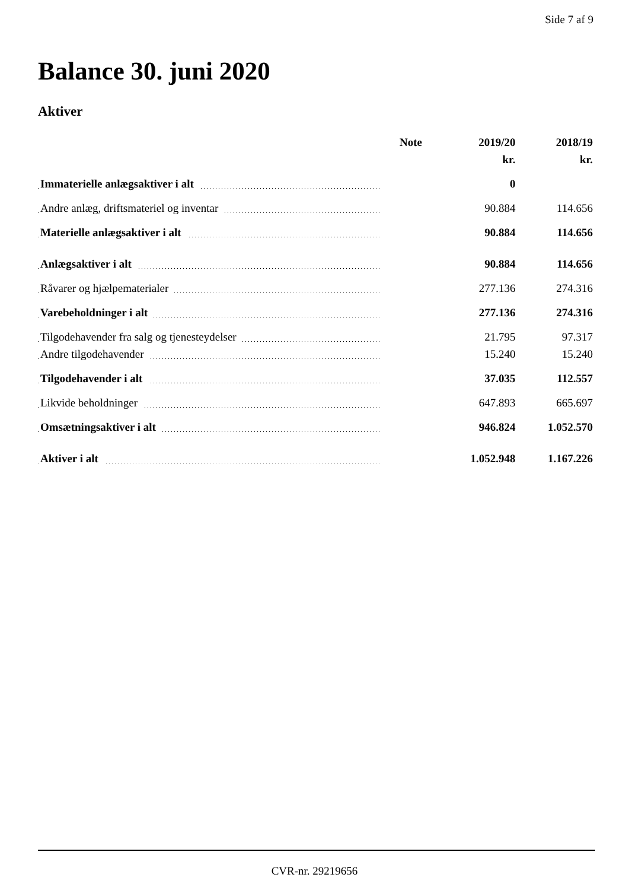Side 7 af 9
Balance 30. juni 2020
Aktiver
| | Note | 2019/20 | 2018/19 |
| --- | --- | --- | --- |
| | | kr. | kr. |
| Immaterielle anlægsaktiver i alt | | 0 | |
| Andre anlæg, driftsmateriel og inventar | | 90.884 | 114.656 |
| Materielle anlægsaktiver i alt | | 90.884 | 114.656 |
| Anlægsaktiver i alt | | 90.884 | 114.656 |
| Råvarer og hjælpematerialer | | 277.136 | 274.316 |
| Varebeholdninger i alt | | 277.136 | 274.316 |
| Tilgodehavender fra salg og tjenesteydelser | | 21.795 | 97.317 |
| Andre tilgodehavender | | 15.240 | 15.240 |
| Tilgodehavender i alt | | 37.035 | 112.557 |
| Likvide beholdninger | | 647.893 | 665.697 |
| Omsætningsaktiver i alt | | 946.824 | 1.052.570 |
| Aktiver i alt | | 1.052.948 | 1.167.226 |
CVR-nr. 29219656